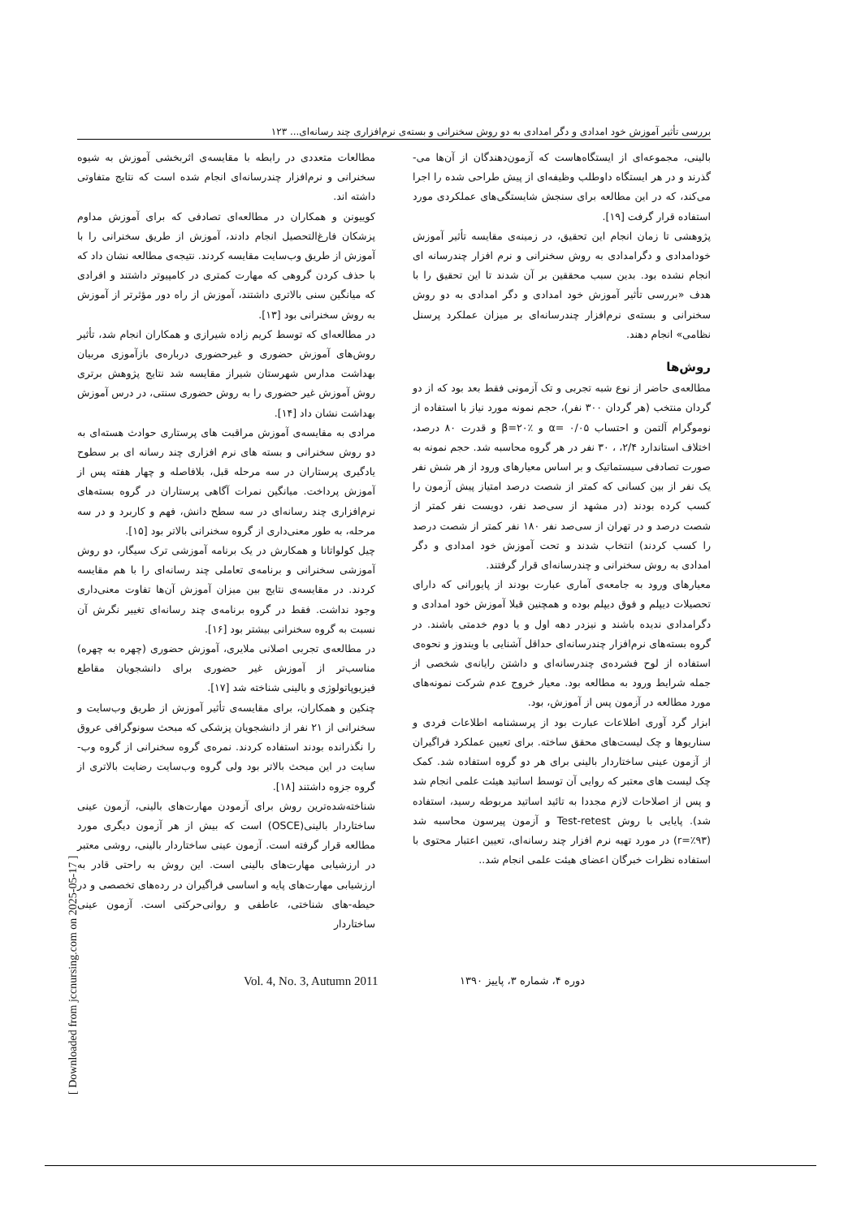بررسی تأثیر آموزش خود امدادی و دگر امدادی به دو روش سخنرانی و بسته‌ی نرم‌افزاری چند رسانه‌ای... ۱۲۳
مطالعات متعددی در رابطه با مقایسه‌ی اثربخشی آموزش به شیوه سخنرانی و نرم‌افزار چندرسانه‌ای انجام شده است که نتایج متفاوتی داشته اند.
کوییونن و همکاران در مطالعه‌ای تصادفی که برای آموزش مداوم پزشکان فارغ‌التحصیل انجام دادند، آموزش از طریق سخنرانی را با آموزش از طریق وب‌سایت مقایسه کردند. نتیجه‌ی مطالعه نشان داد که با حذف کردن گروهی که مهارت کمتری در کامپیوتر داشتند و افرادی که میانگین سنی بالاتری داشتند، آموزش از راه دور مؤثرتر از آموزش به روش سخنرانی بود [۱۳].
در مطالعه‌ای که توسط کریم زاده شیرازی و همکاران انجام شد، تأثیر روش‌های آموزش حضوری و غیرحضوری درباره‌ی بازآموزی مربیان بهداشت مدارس شهرستان شیراز مقایسه شد نتایج پژوهش برتری روش آموزش غیر حضوری را به روش حضوری سنتی، در درس آموزش بهداشت نشان داد [۱۴].
مرادی به مقایسه‌ی آموزش مراقبت های پرستاری حوادث هسته‌ای به دو روش سخنرانی و بسته های نرم افزاری چند رسانه ای بر سطوح یادگیری پرستاران در سه مرحله قبل، بلافاصله و چهار هفته پس از آموزش پرداخت. میانگین نمرات آگاهی پرستاران در گروه بسته‌های نرم‌افزاری چند رسانه‌ای در سه سطح دانش، فهم و کاربرد و در سه مرحله، به طور معنی‌داری از گروه سخنرانی بالاتر بود [۱۵].
چیل کولواتانا و همکارش در یک برنامه آموزشی ترک سیگار، دو روش آموزشی سخنرانی و برنامه‌ی تعاملی چند رسانه‌ای را با هم مقایسه کردند. در مقایسه‌ی نتایج بین میزان آموزش آن‌ها تفاوت معنی‌داری وجود نداشت. فقط در گروه برنامه‌ی چند رسانه‌ای تغییر نگرش آن نسبت به گروه سخنرانی بیشتر بود [۱۶].
در مطالعه‌ی تجربی اصلانی ملایری، آموزش حضوری (چهره به چهره) مناسب‌تر از آموزش غیر حضوری برای دانشجویان مقاطع فیزیوپاتولوژی و بالینی شناخته شد [۱۷].
چنکین و همکاران، برای مقایسه‌ی تأثیر آموزش از طریق وب‌سایت و سخنرانی از ۲۱ نفر از دانشجویان پزشکی که مبحث سونوگرافی عروق را نگذرانده بودند استفاده کردند. نمره‌ی گروه سخنرانی از گروه وب-سایت در این مبحث بالاتر بود ولی گروه وب‌سایت رضایت بالاتری از گروه جزوه داشتند [۱۸].
شناخته‌شده‌ترین روش برای آزمودن مهارت‌های بالینی، آزمون عینی ساختاردار بالینی(OSCE) است که بیش از هر آزمون دیگری مورد مطالعه قرار گرفته است. آزمون عینی ساختاردار بالینی، روشی معتبر در ارزشیابی مهارت‌های بالینی است. این روش به راحتی قادر به ارزشیابی مهارت‌های پایه و اساسی فراگیران در رده‌های تخصصی و در حیطه-های شناختی، عاطفی و روانی‌حرکتی است. آزمون عینی ساختاردار
بالینی، مجموعه‌ای از ایستگاه‌هاست که آزمون‌دهندگان از آن‌ها می-گذرند و در هر ایستگاه داوطلب وظیفه‌ای از پیش طراحی شده را اجرا می‌کند، که در این مطالعه برای سنجش شایستگی‌های عملکردی مورد استفاده قرار گرفت [۱۹].
پژوهشی تا زمان انجام این تحقیق، در زمینه‌ی مقایسه تأثیر آموزش خودامدادی و دگرامدادی به روش سخنرانی و نرم افزار چندرسانه ای انجام نشده بود. بدین سبب محققین بر آن شدند تا این تحقیق را با هدف «بررسی تأثیر آموزش خود امدادی و دگر امدادی به دو روش سخنرانی و بسته‌ی نرم‌افزار چندرسانه‌ای بر میزان عملکرد پرسنل نظامی» انجام دهند.
روش‌ها
مطالعه‌ی حاضر از نوع شبه تجربی و تک آزمونی فقط بعد بود که از دو گردان منتخب (هر گردان ۳۰۰ نفر)، حجم نمونه مورد نیاز با استفاده از نوموگرام آلتمن و احتساب α= ۰/۰۵ و β=۲۰٪ و قدرت ۸۰ درصد، اختلاف استاندارد ۲/۴، ، ۳۰ نفر در هر گروه محاسبه شد. حجم نمونه به صورت تصادفی سیستماتیک و بر اساس معیارهای ورود از هر شش نفر یک نفر از بین کسانی که کمتر از شصت درصد امتیاز پیش آزمون را کسب کرده بودند (در مشهد از سی‌صد نفر، دویست نفر کمتر از شصت درصد و در تهران از سی‌صد نفر ۱۸۰ نفر کمتر از شصت درصد را کسب کردند) انتخاب شدند و تحت آموزش خود امدادی و دگر امدادی به روش سخنرانی و چندرسانه‌ای قرار گرفتند.
معیارهای ورود به جامعه‌ی آماری عبارت بودند از پایورانی که دارای تحصیلات دیپلم و فوق دیپلم بوده و همچنین قبلا آموزش خود امدادی و دگرامدادی ندیده باشند و نیزدر دهه اول و یا دوم خدمتی باشند. در گروه بسته‌های نرم‌افزار چندرسانه‌ای حداقل آشنایی با ویندوز و نحوه‌ی استفاده از لوح فشرده‌ی چندرسانه‌ای و داشتن رایانه‌ی شخصی از جمله شرایط ورود به مطالعه بود. معیار خروج عدم شرکت نمونه‌های مورد مطالعه در آزمون پس از آموزش، بود.
ابزار گرد آوری اطلاعات عبارت بود از پرسشنامه اطلاعات فردی و سناریوها و چک لیست‌های محقق ساخته. برای تعیین عملکرد فراگیران از آزمون عینی ساختاردار بالینی برای هر دو گروه استفاده شد. کمک چک لیست های معتبر که روایی آن توسط اساتید هیئت علمی انجام شد و پس از اصلاحات لازم مجددا به تائید اساتید مربوطه رسید، استفاده شد). پایایی با روش Test-retest و آزمون پیرسون محاسبه شد (r=٪۹۳) در مورد تهیه نرم افزار چند رسانه‌ای، تعیین اعتبار محتوی با استفاده نظرات خبرگان اعضای هیئت علمی انجام شد..
Vol. 4, No. 3, Autumn 2011 دوره ۴، شماره ۳، پاییز ۱۳۹۰
[ Downloaded from jccnursing.com on 2025-05-17 ]